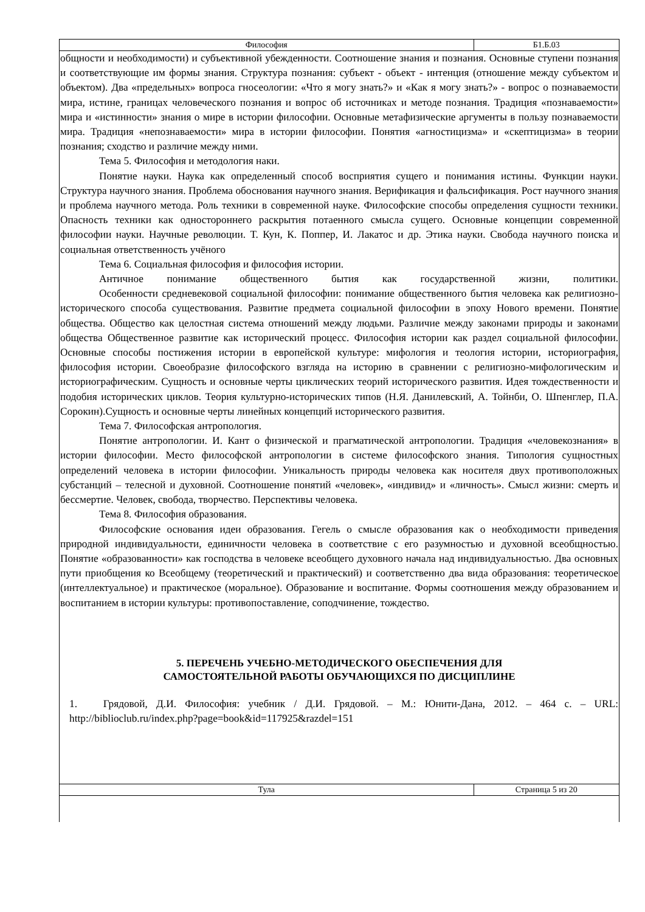| Философия | Б1.Б.03 |
общности и необходимости) и субъективной убежденности. Соотношение знания и познания. Основные ступени познания и соответствующие им формы знания. Структура познания: субъект - объект - интенция (отношение между субъектом и объектом). Два «предельных» вопроса гносеологии: «Что я могу знать?» и «Как я могу знать?» - вопрос о познаваемости мира, истине, границах человеческого познания и вопрос об источниках и методе познания. Традиция «познаваемости» мира и «истинности» знания о мире в истории философии. Основные метафизические аргументы в пользу познаваемости мира. Традиция «непознаваемости» мира в истории философии. Понятия «агностицизма» и «скептицизма» в теории познания; сходство и различие между ними.
Тема 5. Философия и методология наки.
Понятие науки. Наука как определенный способ восприятия сущего и понимания истины. Функции науки. Структура научного знания. Проблема обоснования научного знания. Верификация и фальсификация. Рост научного знания и проблема научного метода. Роль техники в современной науке. Философские способы определения сущности техники. Опасность техники как одностороннего раскрытия потаенного смысла сущего. Основные концепции современной философии науки. Научные революции. Т. Кун, К. Поппер, И. Лакатос и др. Этика науки. Свобода научного поиска и социальная ответственность учёного
Тема 6. Социальная философия и философия истории.
Античное понимание общественного бытия как государственной жизни, политики.
Особенности средневековой социальной философии: понимание общественного бытия человека как религиозно-исторического способа существования. Развитие предмета социальной философии в эпоху Нового времени. Понятие общества. Общество как целостная система отношений между людьми. Различие между законами природы и законами общества Общественное развитие как исторический процесс. Философия истории как раздел социальной философии. Основные способы постижения истории в европейской культуре: мифология и теология истории, историография, философия истории. Своеобразие философского взгляда на историю в сравнении с религиозно-мифологическим и историографическим. Сущность и основные черты циклических теорий исторического развития. Идея тождественности и подобия исторических циклов. Теория культурно-исторических типов (Н.Я. Данилевский, А. Тойнби, О. Шпенглер, П.А. Сорокин).Сущность и основные черты линейных концепций исторического развития.
Тема 7. Философская антропология.
Понятие антропологии. И. Кант о физической и прагматической антропологии. Традиция «человекознания» в истории философии. Место философской антропологии в системе философского знания. Типология сущностных определений человека в истории философии. Уникальность природы человека как носителя двух противоположных субстанций – телесной и духовной. Соотношение понятий «человек», «индивид» и «личность». Смысл жизни: смерть и бессмертие. Человек, свобода, творчество. Перспективы человека.
Тема 8. Философия образования.
Философские основания идеи образования. Гегель о смысле образования как о необходимости приведения природной индивидуальности, единичности человека в соответствие с его разумностью и духовной всеобщностью. Понятие «образованности» как господства в человеке всеобщего духовного начала над индивидуальностью. Два основных пути приобщения ко Всеобщему (теоретический и практический) и соответственно два вида образования: теоретическое (интеллектуальное) и практическое (моральное). Образование и воспитание. Формы соотношения между образованием и воспитанием в истории культуры: противопоставление, соподчинение, тождество.
5. ПЕРЕЧЕНЬ УЧЕБНО-МЕТОДИЧЕСКОГО ОБЕСПЕЧЕНИЯ ДЛЯ
САМОСТОЯТЕЛЬНОЙ РАБОТЫ ОБУЧАЮЩИХСЯ ПО ДИСЦИПЛИНЕ
1. Грядовой, Д.И. Философия: учебник / Д.И. Грядовой. – М.: Юнити-Дана, 2012. – 464 с. – URL: http://biblioclub.ru/index.php?page=book&id=117925&razdel=151
| Тула | Страница 5 из 20 |